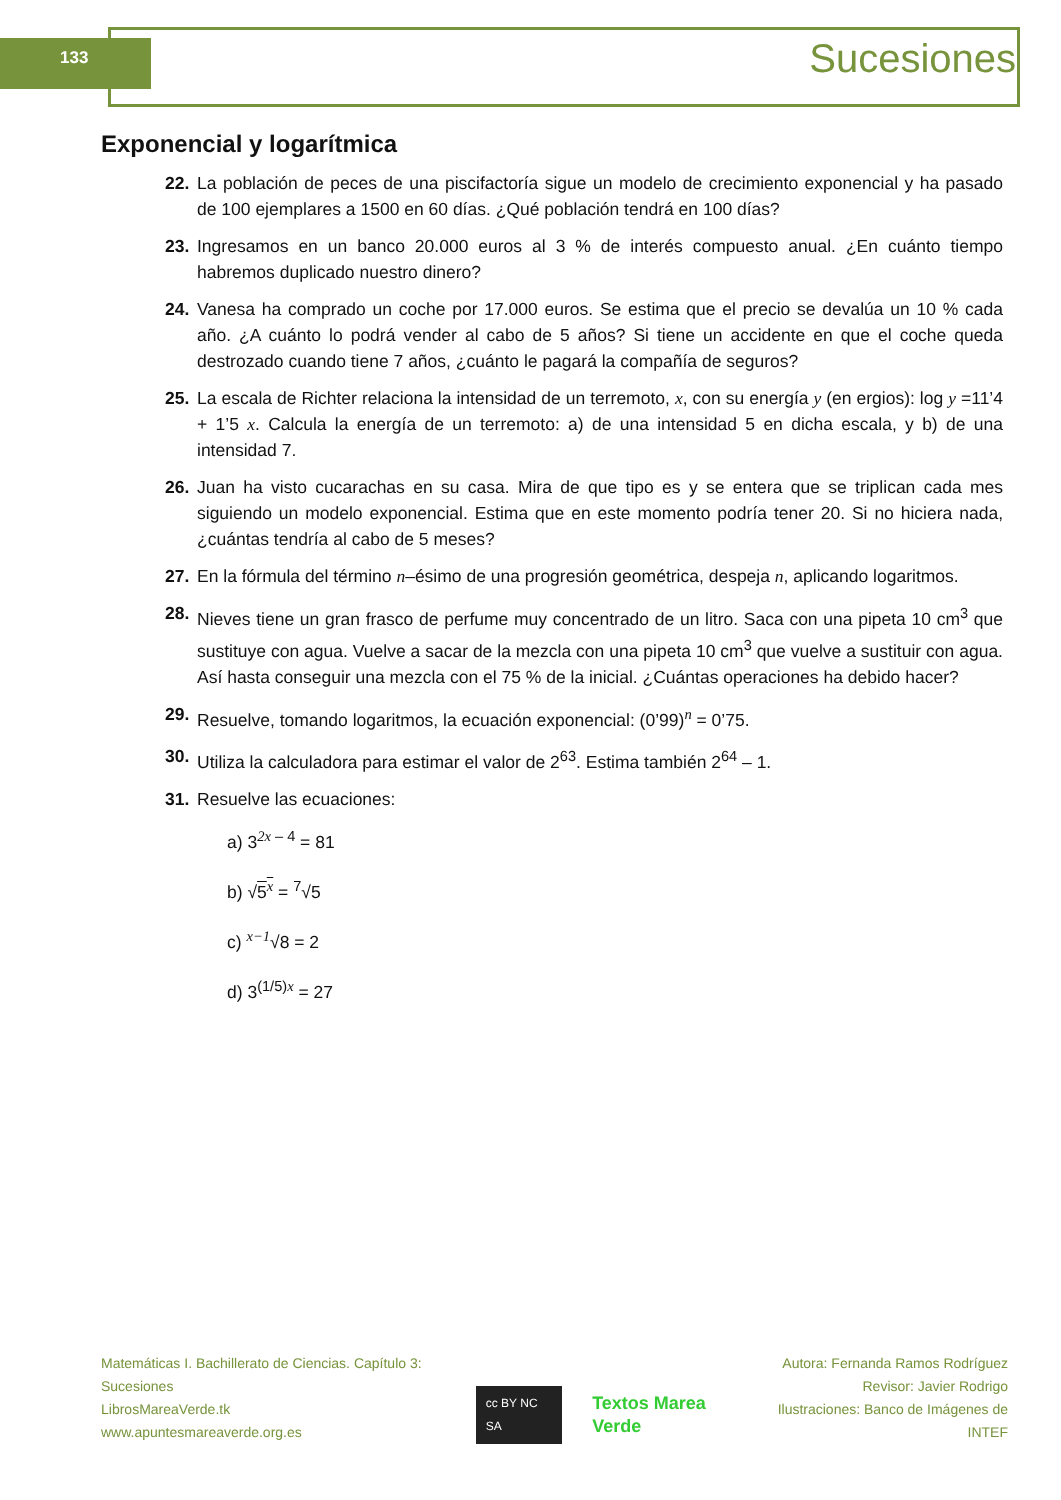133 Sucesiones
Exponencial y logarítmica
22. La población de peces de una piscifactoría sigue un modelo de crecimiento exponencial y ha pasado de 100 ejemplares a 1500 en 60 días. ¿Qué población tendrá en 100 días?
23. Ingresamos en un banco 20.000 euros al 3 % de interés compuesto anual. ¿En cuánto tiempo habremos duplicado nuestro dinero?
24. Vanesa ha comprado un coche por 17.000 euros. Se estima que el precio se devalúa un 10 % cada año. ¿A cuánto lo podrá vender al cabo de 5 años? Si tiene un accidente en que el coche queda destrozado cuando tiene 7 años, ¿cuánto le pagará la compañía de seguros?
25. La escala de Richter relaciona la intensidad de un terremoto, x, con su energía y (en ergios): log y =11’4 + 1’5 x. Calcula la energía de un terremoto: a) de una intensidad 5 en dicha escala, y b) de una intensidad 7.
26. Juan ha visto cucarachas en su casa. Mira de que tipo es y se entera que se triplican cada mes siguiendo un modelo exponencial. Estima que en este momento podría tener 20. Si no hiciera nada, ¿cuántas tendría al cabo de 5 meses?
27. En la fórmula del término n–ésimo de una progresión geométrica, despeja n, aplicando logaritmos.
28. Nieves tiene un gran frasco de perfume muy concentrado de un litro. Saca con una pipeta 10 cm<sup>3</sup> que sustituye con agua. Vuelve a sacar de la mezcla con una pipeta 10 cm<sup>3</sup> que vuelve a sustituir con agua. Así hasta conseguir una mezcla con el 75 % de la inicial. ¿Cuántas operaciones ha debido hacer?
29. Resuelve, tomando logaritmos, la ecuación exponencial: (0’99)<sup>n</sup> = 0’75.
30. Utiliza la calculadora para estimar el valor de 2<sup>63</sup>. Estima también 2<sup>64</sup> – 1.
31. Resuelve las ecuaciones:
a) 3<sup>2x – 4</sup> = 81
b) √5<sup>x</sup> = <sup>7</sup>√5
c) <sup>x−1</sup>√8 = 2
d) 3<sup>(1/5)x</sup> = 27
Matemáticas I. Bachillerato de Ciencias. Capítulo 3: Sucesiones
LibrosMareaVerde.tk
www.apuntesmareaverde.org.es
cc BY NC SA Textos Marea Verde
Autora: Fernanda Ramos Rodríguez
Revisor: Javier Rodrigo
Ilustraciones: Banco de Imágenes de INTEF